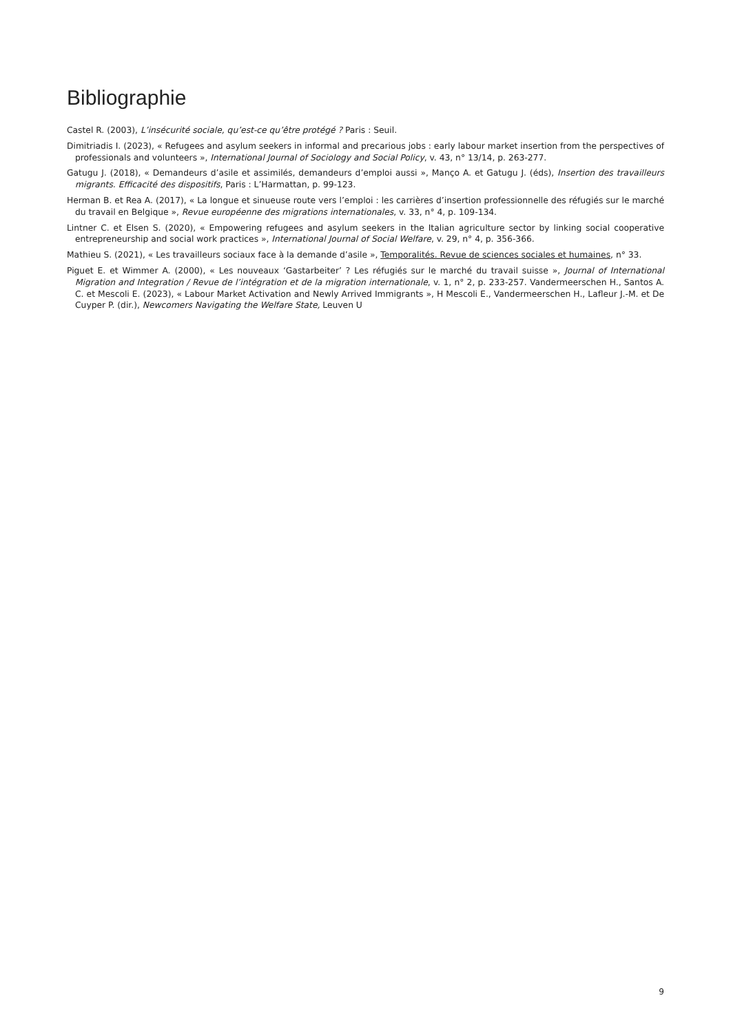Bibliographie
Castel R. (2003), L’insécurité sociale, qu’est-ce qu’être protégé ? Paris : Seuil.
Dimitriadis I. (2023), « Refugees and asylum seekers in informal and precarious jobs : early labour market insertion from the perspectives of professionals and volunteers », International Journal of Sociology and Social Policy, v. 43, n° 13/14, p. 263-277.
Gatugu J. (2018), « Demandeurs d’asile et assimilés, demandeurs d’emploi aussi », Manço A. et Gatugu J. (éds), Insertion des travailleurs migrants. Efficacité des dispositifs, Paris : L’Harmattan, p. 99-123.
Herman B. et Rea A. (2017), « La longue et sinueuse route vers l’emploi : les carrières d’insertion professionnelle des réfugiés sur le marché du travail en Belgique », Revue européenne des migrations internationales, v. 33, n° 4, p. 109-134.
Lintner C. et Elsen S. (2020), « Empowering refugees and asylum seekers in the Italian agriculture sector by linking social cooperative entrepreneurship and social work practices », International Journal of Social Welfare, v. 29, n° 4, p. 356-366.
Mathieu S. (2021), « Les travailleurs sociaux face à la demande d’asile », Temporalités. Revue de sciences sociales et humaines, n° 33.
Piguet E. et Wimmer A. (2000), « Les nouveaux ‘Gastarbeiter’ ? Les réfugiés sur le marché du travail suisse », Journal of International Migration and Integration / Revue de l’intégration et de la migration internationale, v. 1, n° 2, p. 233-257. Vandermeerschen H., Santos A. C. et Mescoli E. (2023), « Labour Market Activation and Newly Arrived Immigrants », H Mescoli E., Vandermeerschen H., Lafleur J.-M. et De Cuyper P. (dir.), Newcomers Navigating the Welfare State, Leuven U
9